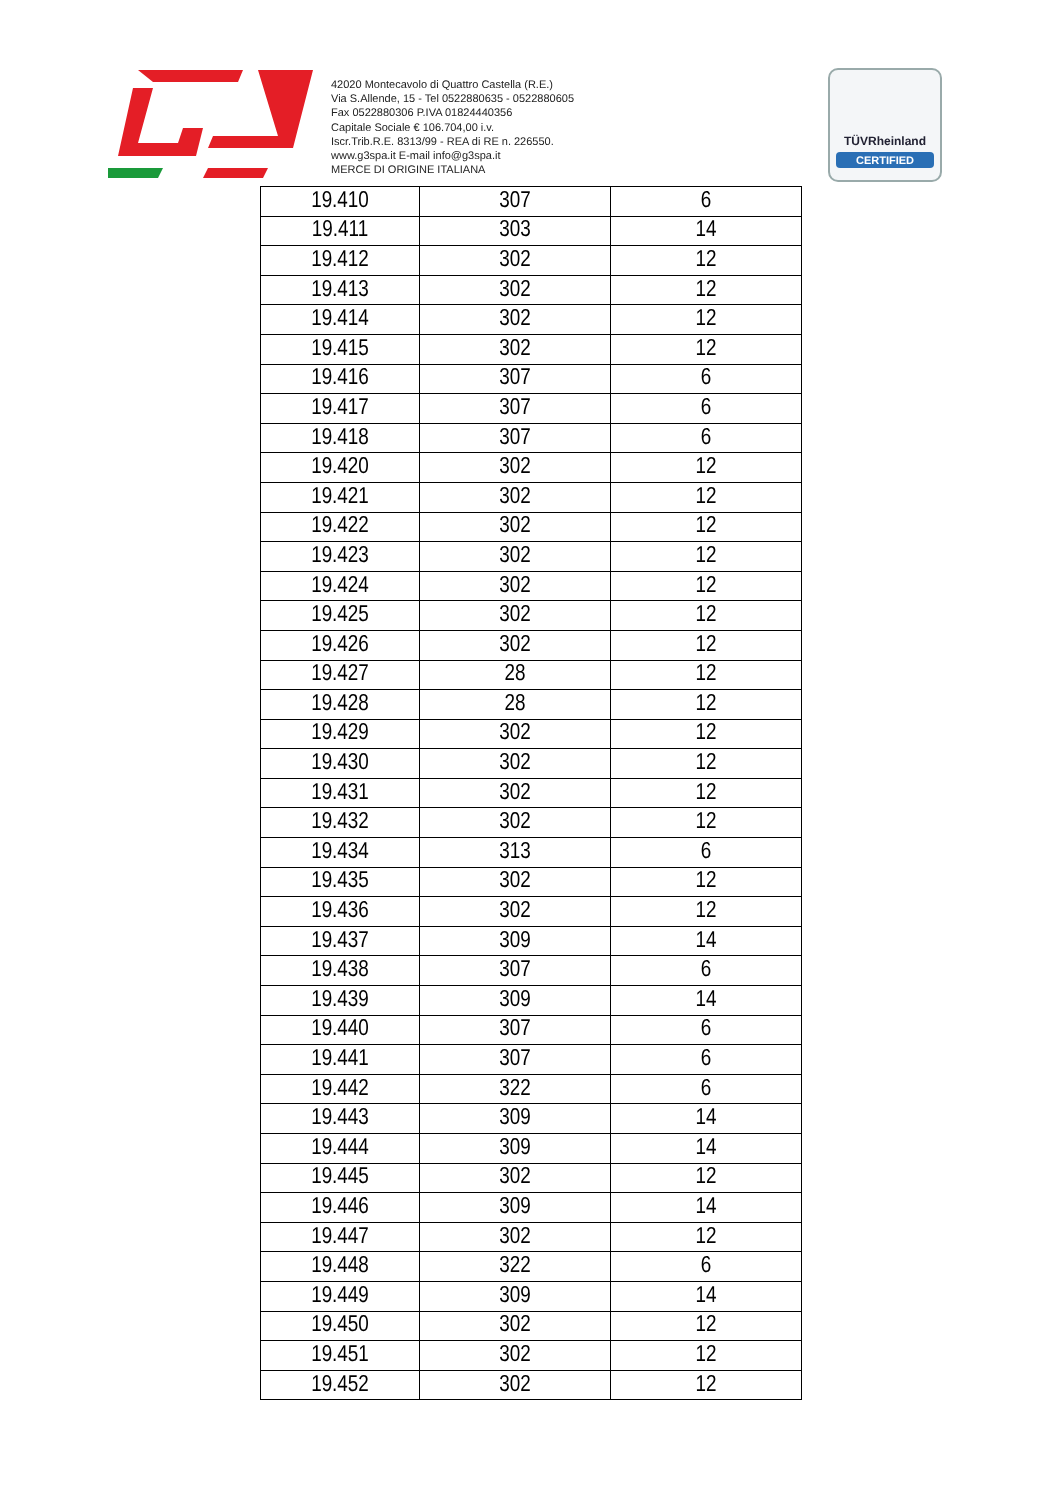42020 Montecavolo di Quattro Castella (R.E.)
Via S.Allende, 15 - Tel 0522880635 - 0522880605
Fax 0522880306 P.IVA 01824440356
Capitale Sociale € 106.704,00 i.v.
Iscr.Trib.R.E. 8313/99 - REA di RE n. 226550.
www.g3spa.it E-mail info@g3spa.it
MERCE DI ORIGINE ITALIANA
TÜVRheinland
CERTIFIED
| 19.410 | 307 | 6 |
| 19.411 | 303 | 14 |
| 19.412 | 302 | 12 |
| 19.413 | 302 | 12 |
| 19.414 | 302 | 12 |
| 19.415 | 302 | 12 |
| 19.416 | 307 | 6 |
| 19.417 | 307 | 6 |
| 19.418 | 307 | 6 |
| 19.420 | 302 | 12 |
| 19.421 | 302 | 12 |
| 19.422 | 302 | 12 |
| 19.423 | 302 | 12 |
| 19.424 | 302 | 12 |
| 19.425 | 302 | 12 |
| 19.426 | 302 | 12 |
| 19.427 | 28 | 12 |
| 19.428 | 28 | 12 |
| 19.429 | 302 | 12 |
| 19.430 | 302 | 12 |
| 19.431 | 302 | 12 |
| 19.432 | 302 | 12 |
| 19.434 | 313 | 6 |
| 19.435 | 302 | 12 |
| 19.436 | 302 | 12 |
| 19.437 | 309 | 14 |
| 19.438 | 307 | 6 |
| 19.439 | 309 | 14 |
| 19.440 | 307 | 6 |
| 19.441 | 307 | 6 |
| 19.442 | 322 | 6 |
| 19.443 | 309 | 14 |
| 19.444 | 309 | 14 |
| 19.445 | 302 | 12 |
| 19.446 | 309 | 14 |
| 19.447 | 302 | 12 |
| 19.448 | 322 | 6 |
| 19.449 | 309 | 14 |
| 19.450 | 302 | 12 |
| 19.451 | 302 | 12 |
| 19.452 | 302 | 12 |